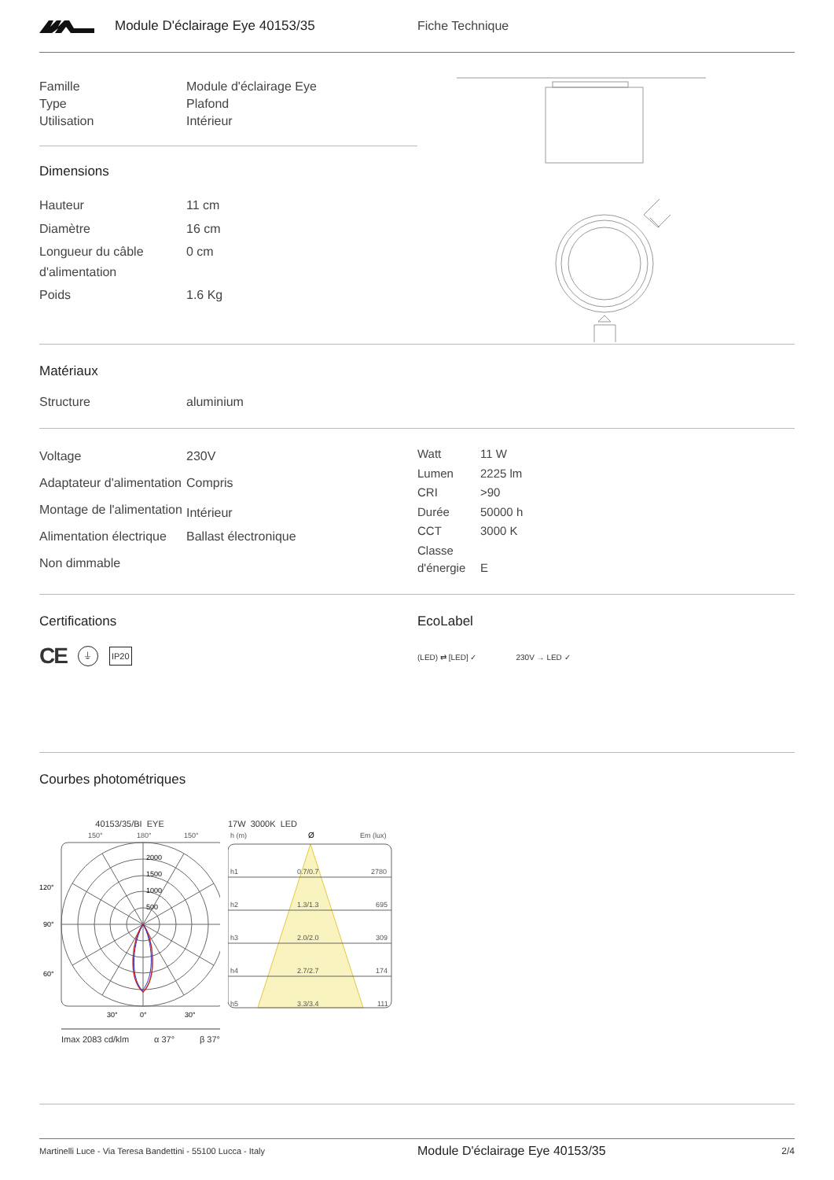Module D'éclairage Eye 40153/35 Fiche Technique
| Famille | Module d'éclairage Eye |
| Type | Plafond |
| Utilisation | Intérieur |
Dimensions
| Hauteur | 11 cm |
| Diamètre | 16 cm |
| Longueur du câble d'alimentation | 0 cm |
| Poids | 1.6 Kg |
Matériaux
| Structure | aluminium |
| Voltage | 230V |
| Adaptateur d'alimentation | Compris |
| Montage de l'alimentation | Intérieur |
| Alimentation électrique | Ballast électronique |
| Non dimmable | |
| Watt | 11 W |
| Lumen | 2225 lm |
| CRI | >90 |
| Durée | 50000 h |
| CCT | 3000 K |
| Classe d'énergie | E |
Certifications
CE ⏚ IP20
EcoLabel
(LED) ⇄ [LED] ✓ 230V → LED ✓
Courbes photométriques
40153/35/BI EYE
150°
180°
150°
2000
1500
1000
500
120°
90°
60°
30°
0°
30°
Imax 2083 cd/klm α 37° β 37°
17W 3000K LED
h (m)
Ø
Em (lux)
h1
0.7/0.7
2780
h2
1.3/1.3
695
h3
2.0/2.0
309
h4
2.7/2.7
174
h5
3.3/3.4
111
Martinelli Luce - Via Teresa Bandettini - 55100 Lucca - Italy
Module D'éclairage Eye 40153/35
2/4